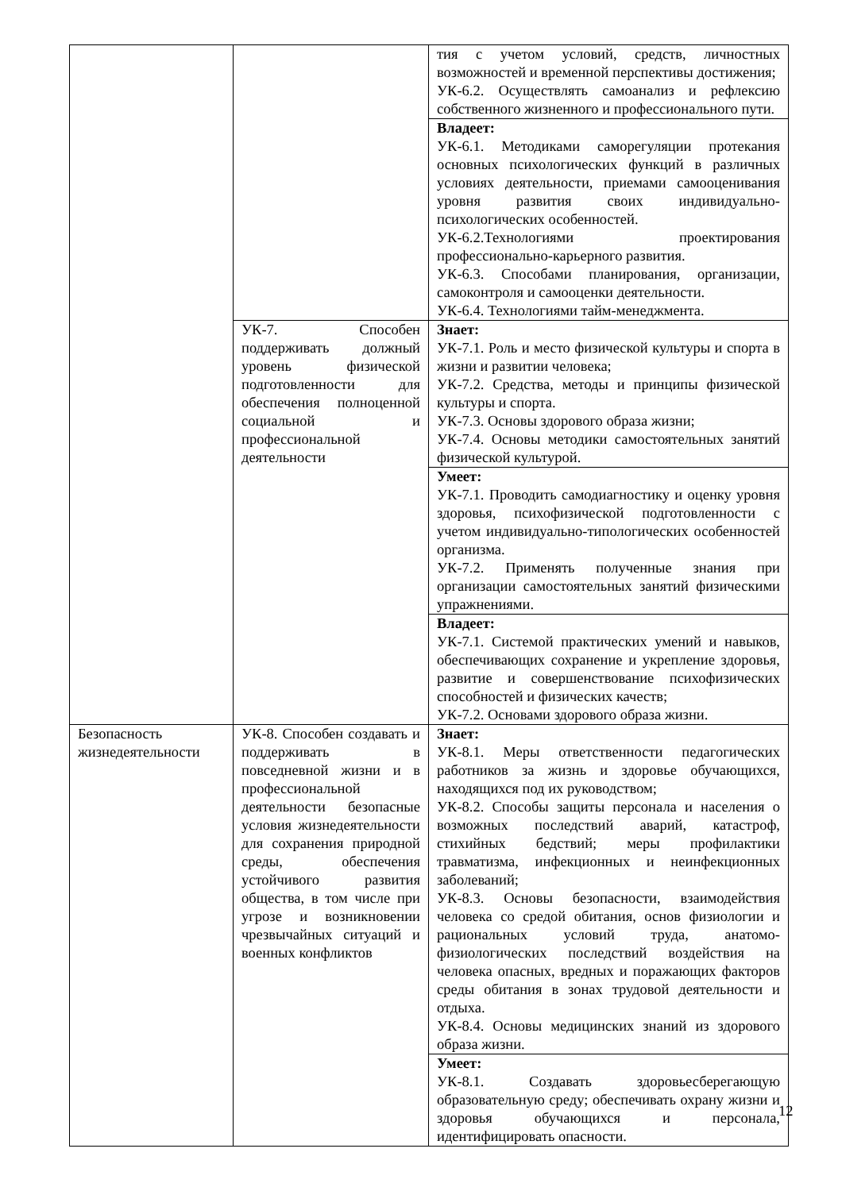| | | тия с учетом условий, средств, личностных возможностей и временной перспективы достижения; УК-6.2. Осуществлять самоанализ и рефлексию собственного жизненного и профессионального пути. |
| | | Владеет: УК-6.1. Методиками саморегуляции протекания основных психологических функций в различных условиях деятельности, приемами самооценивания уровня развития своих индивидуально-психологических особенностей. УК-6.2.Технологиями проектирования профессионально-карьерного развития. УК-6.3. Способами планирования, организации, самоконтроля и самооценки деятельности. УК-6.4. Технологиями тайм-менеджмента. |
| | УК-7. Способен поддерживать должный уровень физической подготовленности для обеспечения полноценной социальной и профессиональной деятельности | Знает: УК-7.1. Роль и место физической культуры и спорта в жизни и развитии человека; УК-7.2. Средства, методы и принципы физической культуры и спорта. УК-7.3. Основы здорового образа жизни; УК-7.4. Основы методики самостоятельных занятий физической культурой. |
| | | Умеет: УК-7.1. Проводить самодиагностику и оценку уровня здоровья, психофизической подготовленности с учетом индивидуально-типологических особенностей организма. УК-7.2. Применять полученные знания при организации самостоятельных занятий физическими упражнениями. |
| | | Владеет: УК-7.1. Системой практических умений и навыков, обеспечивающих сохранение и укрепление здоровья, развитие и совершенствование психофизических способностей и физических качеств; УК-7.2. Основами здорового образа жизни. |
| Безопасность жизнедеятельности | УК-8. Способен создавать и поддерживать в повседневной жизни и в профессиональной деятельности безопасные условия жизнедеятельности для сохранения природной среды, обеспечения устойчивого развития общества, в том числе при угрозе и возникновении чрезвычайных ситуаций и военных конфликтов | Знает: УК-8.1. Меры ответственности педагогических работников за жизнь и здоровье обучающихся, находящихся под их руководством; УК-8.2. Способы защиты персонала и населения о возможных последствий аварий, катастроф, стихийных бедствий; меры профилактики травматизма, инфекционных и неинфекционных заболеваний; УК-8.3. Основы безопасности, взаимодействия человека со средой обитания, основ физиологии и рациональных условий труда, анатомо-физиологических последствий воздействия на человека опасных, вредных и поражающих факторов среды обитания в зонах трудовой деятельности и отдыха. УК-8.4. Основы медицинских знаний из здорового образа жизни. |
| | | Умеет: УК-8.1. Создавать здоровьесберегающую образовательную среду; обеспечивать охрану жизни и здоровья обучающихся и персонала, идентифицировать опасности. |
12